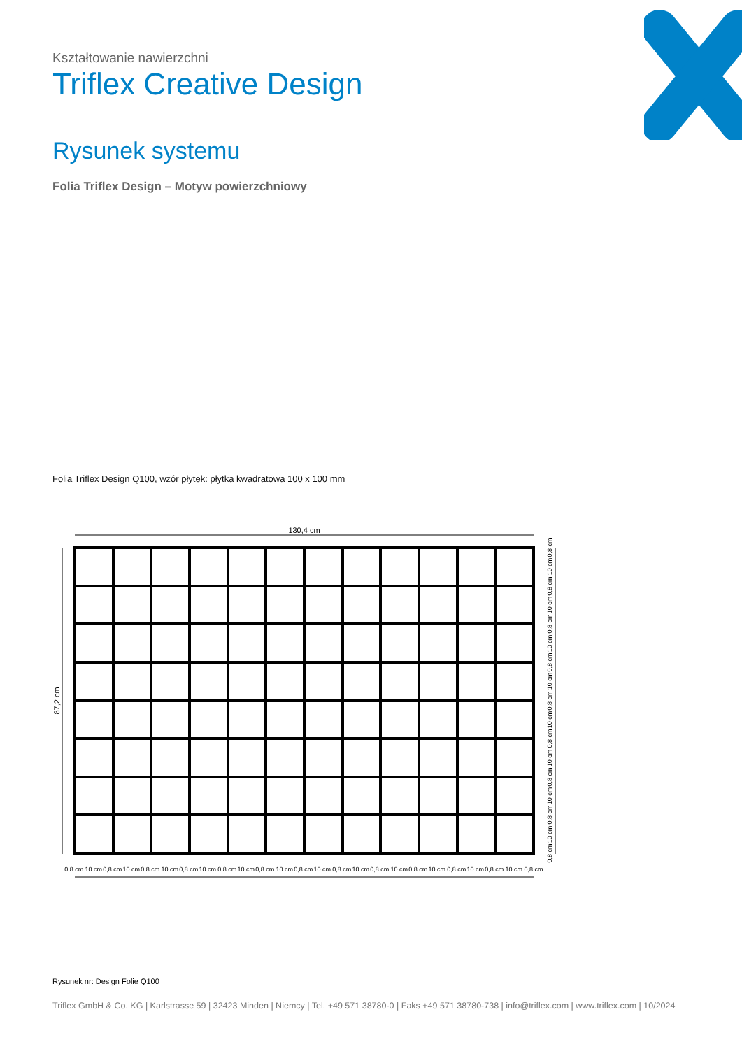Kształtowanie nawierzchni
Triflex Creative Design
Rysunek systemu
Folia Triflex Design – Motyw powierzchniowy
Folia Triflex Design Q100, wzór płytek: płytka kwadratowa 100 x 100 mm
130,4 cm
87,2 cm
0,8 cm 10 cm 0,8 cm 10 cm 0,8 cm 10 cm 0,8 cm 10 cm 0,8 cm 10 cm 0,8 cm 10 cm 0,8 cm 10 cm 0,8 cm 10 cm 0,8 cm 10 cm 0,8 cm 10 cm 0,8 cm 10 cm 0,8 cm 10 cm 0,8 cm
0,8 cm
10 cm
0,8 cm
10 cm
0,8 cm
10 cm
0,8 cm
10 cm
0,8 cm
10 cm
0,8 cm
10 cm
0,8 cm
10 cm
0,8 cm
10 cm
0,8 cm
Rysunek nr: Design Folie Q100
Triflex GmbH & Co. KG | Karlstrasse 59 | 32423 Minden | Niemcy | Tel. +49 571 38780-0 | Faks +49 571 38780-738 | info@triflex.com | www.triflex.com | 10/2024